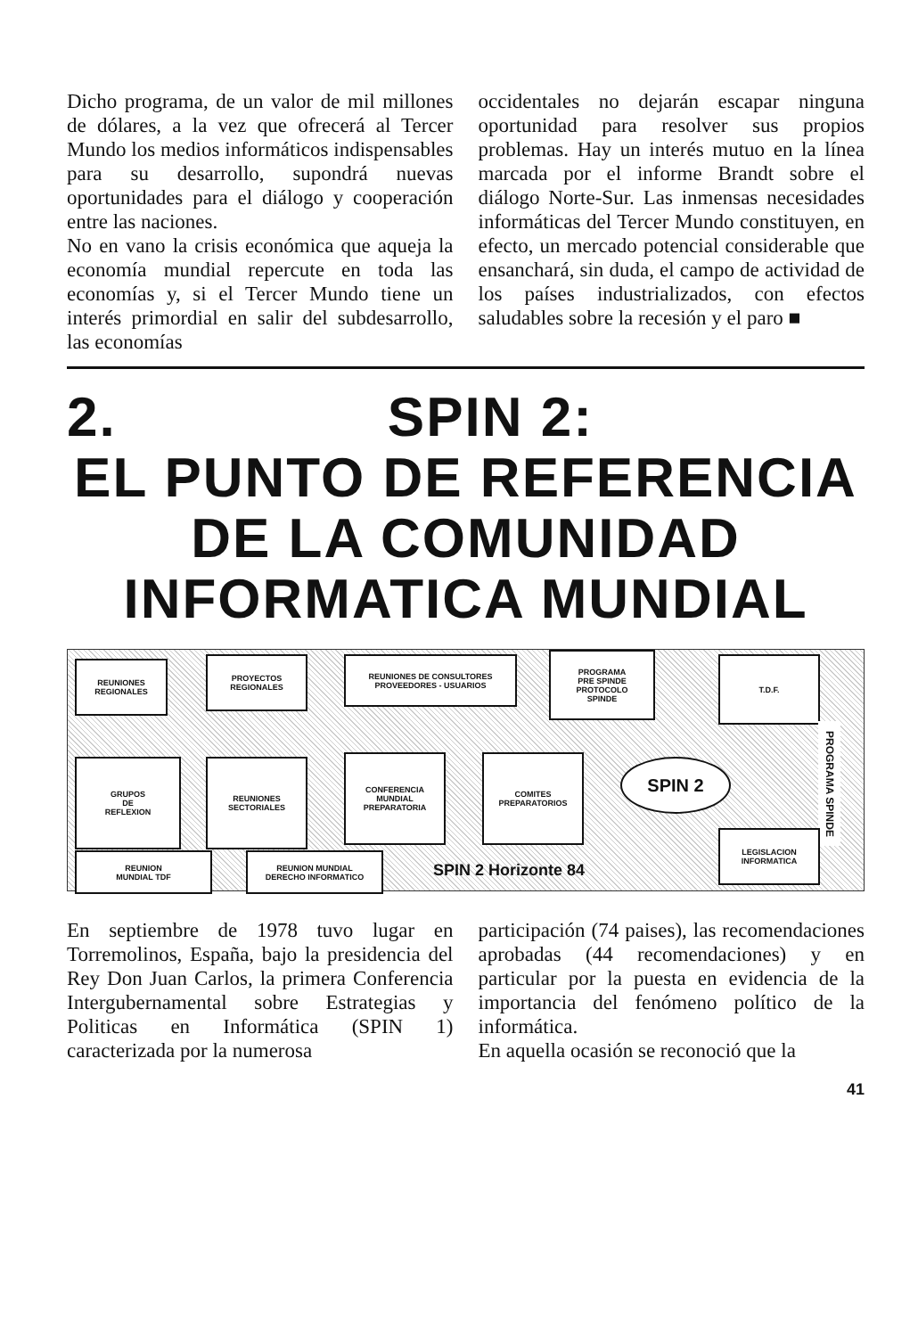Dicho programa, de un valor de mil millones de dólares, a la vez que ofrecerá al Tercer Mundo los medios informáticos indispensables para su desarrollo, supondrá nuevas oportunidades para el diálogo y cooperación entre las naciones.
No en vano la crisis económica que aqueja la economía mundial repercute en toda las economías y, si el Tercer Mundo tiene un interés primordial en salir del subdesarrollo, las economías
occidentales no dejarán escapar ninguna oportunidad para resolver sus propios problemas. Hay un interés mutuo en la línea marcada por el informe Brandt sobre el diálogo Norte-Sur. Las inmensas necesidades informáticas del Tercer Mundo constituyen, en efecto, un mercado potencial considerable que ensanchará, sin duda, el campo de actividad de los países industrializados, con efectos saludables sobre la recesión y el paro ■
2. SPIN 2:
EL PUNTO DE REFERENCIA
DE LA COMUNIDAD
INFORMATICA MUNDIAL
REUNIONES
REGIONALES
PROYECTOS
REGIONALES
REUNIONES DE CONSULTORES
PROVEEDORES - USUARIOS
PROGRAMA
PRE SPINDE
PROTOCOLO
SPINDE
T.D.F.
GRUPOS
DE
REFLEXION
REUNIONES
SECTORIALES
CONFERENCIA
MUNDIAL
PREPARATORIA
COMITES
PREPARATORIOS
REUNION
MUNDIAL TDF
REUNION MUNDIAL
DERECHO INFORMATICO
SPIN 2
SPIN 2 Horizonte 84
PROGRAMA SPINDE
LEGISLACION
INFORMATICA
En septiembre de 1978 tuvo lugar en Torremolinos, España, bajo la presidencia del Rey Don Juan Carlos, la primera Conferencia Intergubernamental sobre Estrategias y Politicas en Informática (SPIN 1) caracterizada por la numerosa
participación (74 paises), las recomendaciones aprobadas (44 recomendaciones) y en particular por la puesta en evidencia de la importancia del fenómeno político de la informática.
En aquella ocasión se reconoció que la
41